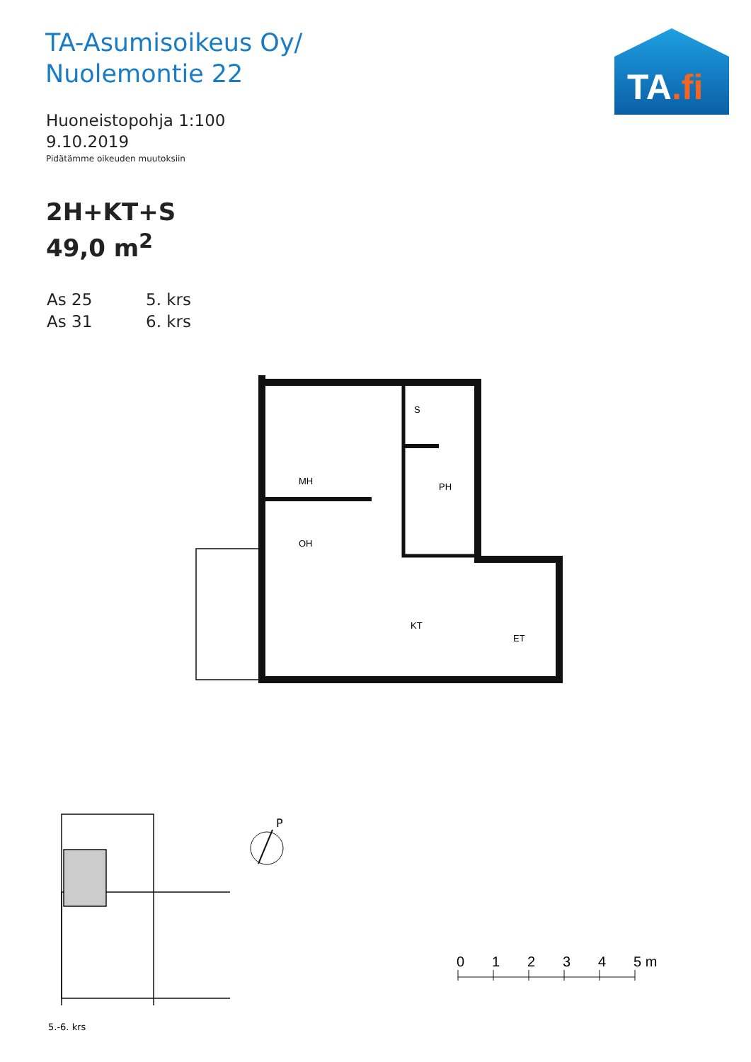TA-Asumisoikeus Oy/
Nuolemontie 22
Huoneistopohja 1:100
9.10.2019
Pidätämme oikeuden muutoksiin
2H+KT+S
49,0 m<sup>2</sup>
As 25 5. krs
As 31 6. krs
TA.fi
MH
OH
S
PH
KT
ET
5.-6. krs
P
0
1
2
3
4
5 m